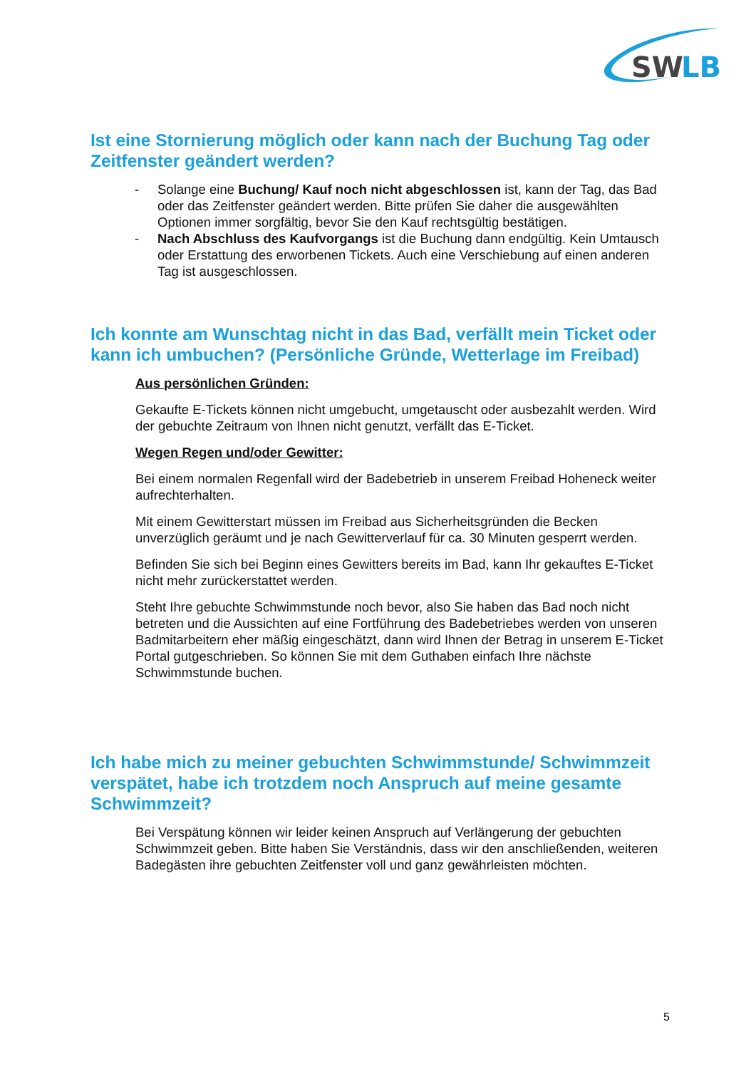SW
LB
Ist eine Stornierung möglich oder kann nach der Buchung Tag oder Zeitfenster geändert werden?
- Solange eine Buchung/ Kauf noch nicht abgeschlossen ist, kann der Tag, das Bad oder das Zeitfenster geändert werden. Bitte prüfen Sie daher die ausgewählten Optionen immer sorgfältig, bevor Sie den Kauf rechtsgültig bestätigen.
- Nach Abschluss des Kaufvorgangs ist die Buchung dann endgültig. Kein Umtausch oder Erstattung des erworbenen Tickets. Auch eine Verschiebung auf einen anderen Tag ist ausgeschlossen.
Ich konnte am Wunschtag nicht in das Bad, verfällt mein Ticket oder kann ich umbuchen? (Persönliche Gründe, Wetterlage im Freibad)
Aus persönlichen Gründen:
Gekaufte E-Tickets können nicht umgebucht, umgetauscht oder ausbezahlt werden. Wird der gebuchte Zeitraum von Ihnen nicht genutzt, verfällt das E-Ticket.
Wegen Regen und/oder Gewitter:
Bei einem normalen Regenfall wird der Badebetrieb in unserem Freibad Hoheneck weiter aufrechterhalten.
Mit einem Gewitterstart müssen im Freibad aus Sicherheitsgründen die Becken unverzüglich geräumt und je nach Gewitterverlauf für ca. 30 Minuten gesperrt werden.
Befinden Sie sich bei Beginn eines Gewitters bereits im Bad, kann Ihr gekauftes E-Ticket nicht mehr zurückerstattet werden.
Steht Ihre gebuchte Schwimmstunde noch bevor, also Sie haben das Bad noch nicht betreten und die Aussichten auf eine Fortführung des Badebetriebes werden von unseren Badmitarbeitern eher mäßig eingeschätzt, dann wird Ihnen der Betrag in unserem E-Ticket Portal gutgeschrieben. So können Sie mit dem Guthaben einfach Ihre nächste Schwimmstunde buchen.
Ich habe mich zu meiner gebuchten Schwimmstunde/ Schwimmzeit verspätet, habe ich trotzdem noch Anspruch auf meine gesamte Schwimmzeit?
Bei Verspätung können wir leider keinen Anspruch auf Verlängerung der gebuchten Schwimmzeit geben. Bitte haben Sie Verständnis, dass wir den anschließenden, weiteren Badegästen ihre gebuchten Zeitfenster voll und ganz gewährleisten möchten.
5